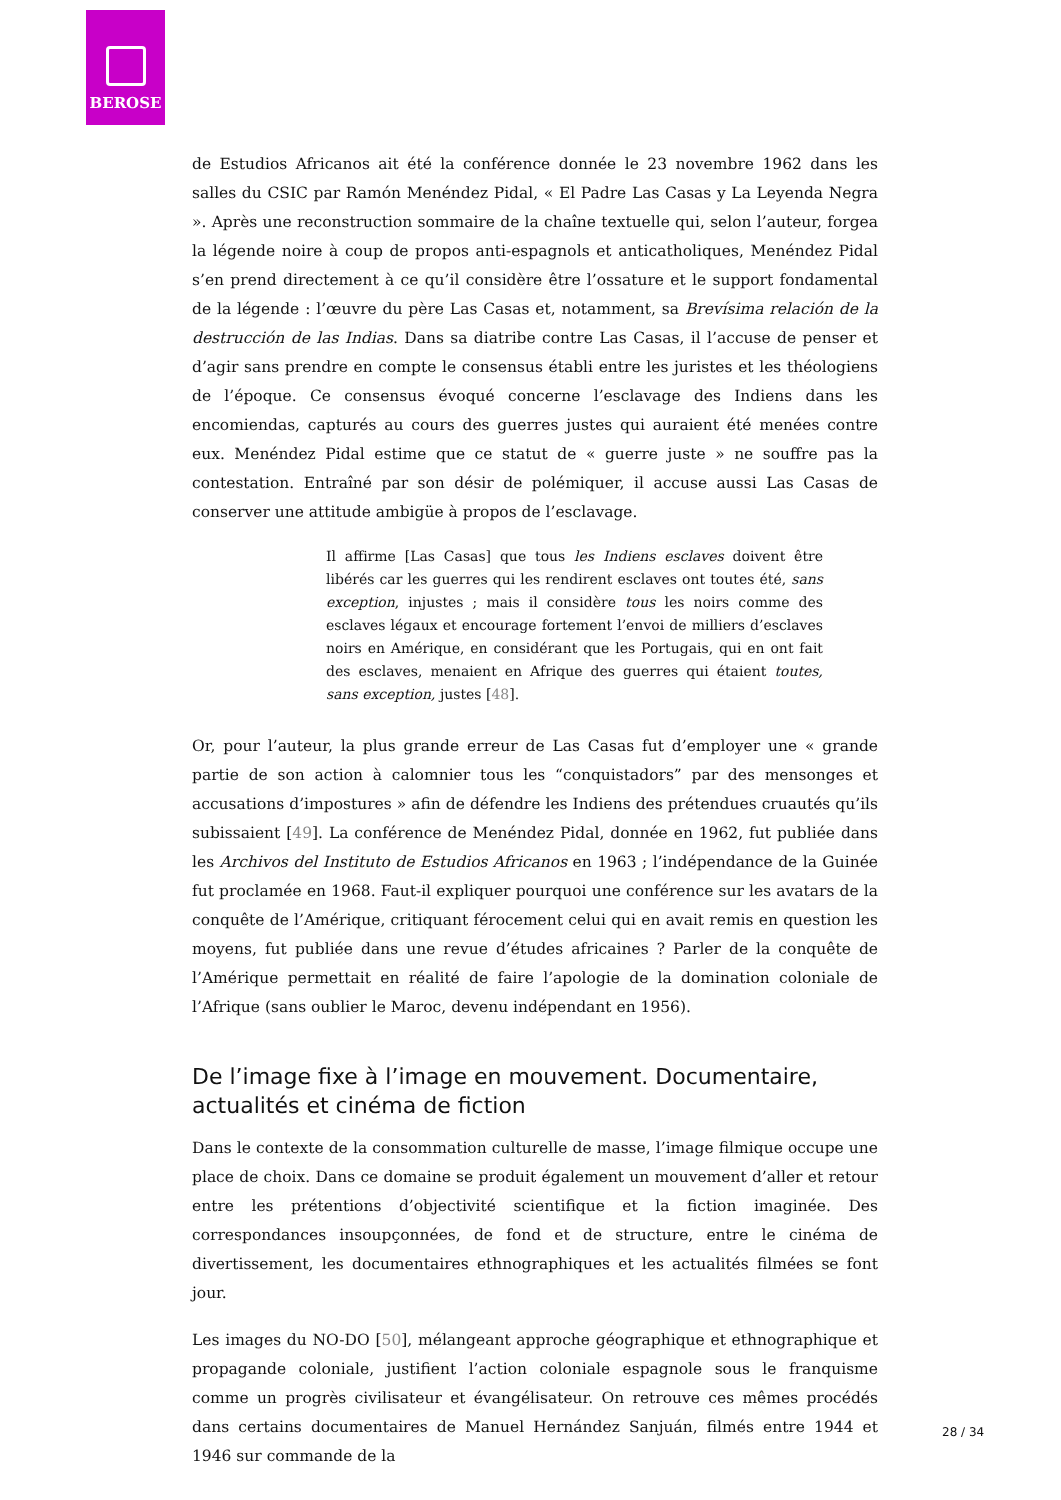BEROSE
de Estudios Africanos ait été la conférence donnée le 23 novembre 1962 dans les salles du CSIC par Ramón Menéndez Pidal, « El Padre Las Casas y La Leyenda Negra ». Après une reconstruction sommaire de la chaîne textuelle qui, selon l’auteur, forgea la légende noire à coup de propos anti-espagnols et anticatholiques, Menéndez Pidal s’en prend directement à ce qu’il considère être l’ossature et le support fondamental de la légende : l’œuvre du père Las Casas et, notamment, sa Brevísima relación de la destrucción de las Indias. Dans sa diatribe contre Las Casas, il l’accuse de penser et d’agir sans prendre en compte le consensus établi entre les juristes et les théologiens de l’époque. Ce consensus évoqué concerne l’esclavage des Indiens dans les encomiendas, capturés au cours des guerres justes qui auraient été menées contre eux. Menéndez Pidal estime que ce statut de « guerre juste » ne souffre pas la contestation. Entraîné par son désir de polémiquer, il accuse aussi Las Casas de conserver une attitude ambigüe à propos de l’esclavage.
Il affirme [Las Casas] que tous les Indiens esclaves doivent être libérés car les guerres qui les rendirent esclaves ont toutes été, sans exception, injustes ; mais il considère tous les noirs comme des esclaves légaux et encourage fortement l’envoi de milliers d’esclaves noirs en Amérique, en considérant que les Portugais, qui en ont fait des esclaves, menaient en Afrique des guerres qui étaient toutes, sans exception, justes [48].
Or, pour l’auteur, la plus grande erreur de Las Casas fut d’employer une « grande partie de son action à calomnier tous les “conquistadors” par des mensonges et accusations d’impostures » afin de défendre les Indiens des prétendues cruautés qu’ils subissaient [49]. La conférence de Menéndez Pidal, donnée en 1962, fut publiée dans les Archivos del Instituto de Estudios Africanos en 1963 ; l’indépendance de la Guinée fut proclamée en 1968. Faut-il expliquer pourquoi une conférence sur les avatars de la conquête de l’Amérique, critiquant férocement celui qui en avait remis en question les moyens, fut publiée dans une revue d’études africaines ? Parler de la conquête de l’Amérique permettait en réalité de faire l’apologie de la domination coloniale de l’Afrique (sans oublier le Maroc, devenu indépendant en 1956).
De l’image fixe à l’image en mouvement. Documentaire, actualités et cinéma de fiction
Dans le contexte de la consommation culturelle de masse, l’image filmique occupe une place de choix. Dans ce domaine se produit également un mouvement d’aller et retour entre les prétentions d’objectivité scientifique et la fiction imaginée. Des correspondances insoupçonnées, de fond et de structure, entre le cinéma de divertissement, les documentaires ethnographiques et les actualités filmées se font jour.
Les images du NO-DO [50], mélangeant approche géographique et ethnographique et propagande coloniale, justifient l’action coloniale espagnole sous le franquisme comme un progrès civilisateur et évangélisateur. On retrouve ces mêmes procédés dans certains documentaires de Manuel Hernández Sanjuán, filmés entre 1944 et 1946 sur commande de la
28 / 34